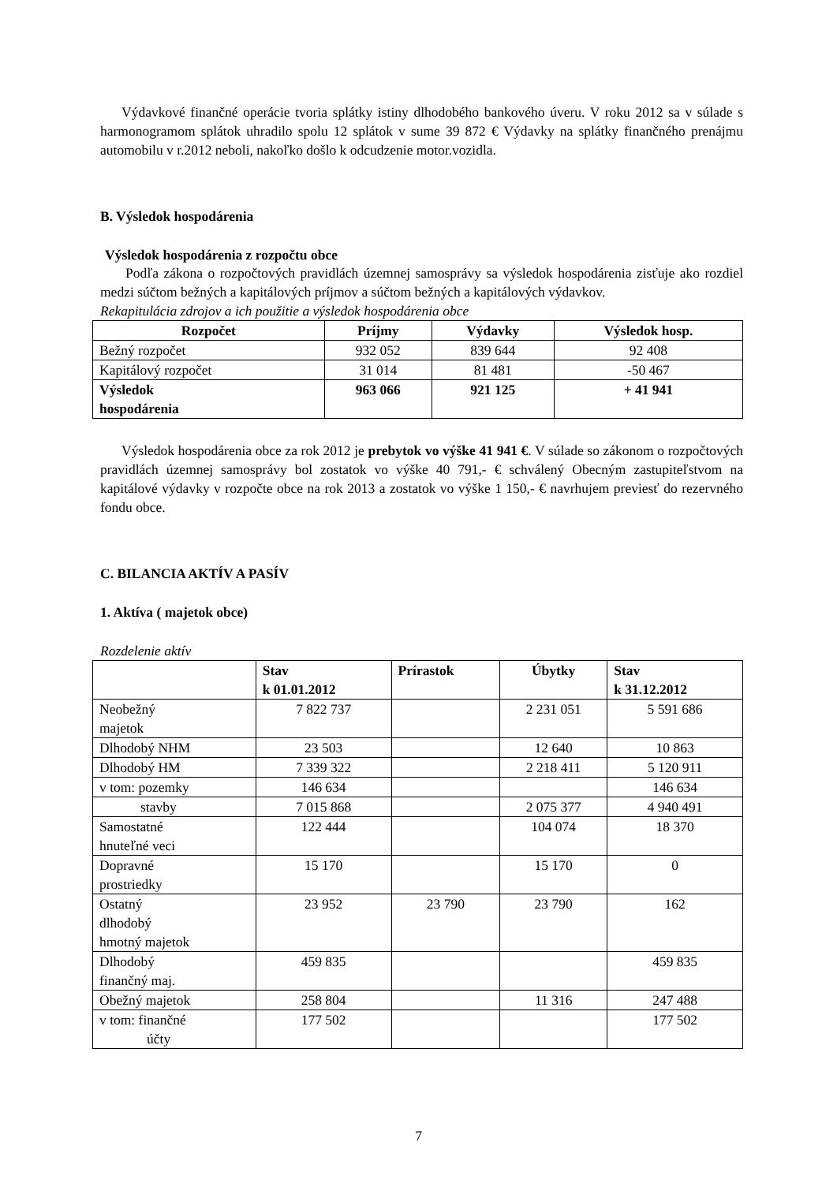Výdavkové finančné operácie tvoria splátky istiny dlhodobého bankového úveru. V roku 2012 sa v súlade s harmonogramom splátok uhradilo spolu 12 splátok v sume 39 872 € Výdavky na splátky finančného prenájmu automobilu v r.2012 neboli, nakoľko došlo k odcudzenie motor.vozidla.
B. Výsledok hospodárenia
Výsledok hospodárenia z rozpočtu obce
Podľa zákona o rozpočtových pravidlách územnej samosprávy sa výsledok hospodárenia zisťuje ako rozdiel medzi súčtom bežných a kapitálových príjmov a súčtom bežných a kapitálových výdavkov.
Rekapitulácia zdrojov a ich použitie a výsledok hospodárenia obce
| Rozpočet | Príjmy | Výdavky | Výsledok hosp. |
| --- | --- | --- | --- |
| Bežný rozpočet | 932 052 | 839 644 | 92 408 |
| Kapitálový rozpočet | 31 014 | 81 481 | -50 467 |
| Výsledok hospodárenia | 963 066 | 921 125 | + 41 941 |
Výsledok hospodárenia obce za rok 2012 je prebytok vo výške 41 941 €. V súlade so zákonom o rozpočtových pravidlách územnej samosprávy bol zostatok vo výške 40 791,- € schválený Obecným zastupiteľstvom na kapitálové výdavky v rozpočte obce na rok 2013 a zostatok vo výške 1 150,- € navrhujem previesť do rezervného fondu obce.
C. BILANCIA AKTÍV A PASÍV
1. Aktíva ( majetok obce)
Rozdelenie aktív
| | Stav k 01.01.2012 | Prírastok | Úbytky | Stav k 31.12.2012 |
| Neobežný majetok | 7 822 737 | | 2 231 051 | 5 591 686 |
| Dlhodobý NHM | 23 503 | | 12 640 | 10 863 |
| Dlhodobý HM | 7 339 322 | | 2 218 411 | 5 120 911 |
| v tom: pozemky | 146 634 | | | 146 634 |
| stavby | 7 015 868 | | 2 075 377 | 4 940 491 |
| Samostatné hnuteľné veci | 122 444 | | 104 074 | 18 370 |
| Dopravné prostriedky | 15 170 | | 15 170 | 0 |
| Ostatný dlhodobý hmotný majetok | 23 952 | 23 790 | 23 790 | 162 |
| Dlhodobý finančný maj. | 459 835 | | | 459 835 |
| Obežný majetok | 258 804 | | 11 316 | 247 488 |
| v tom: finančné účty | 177 502 | | | 177 502 |
7